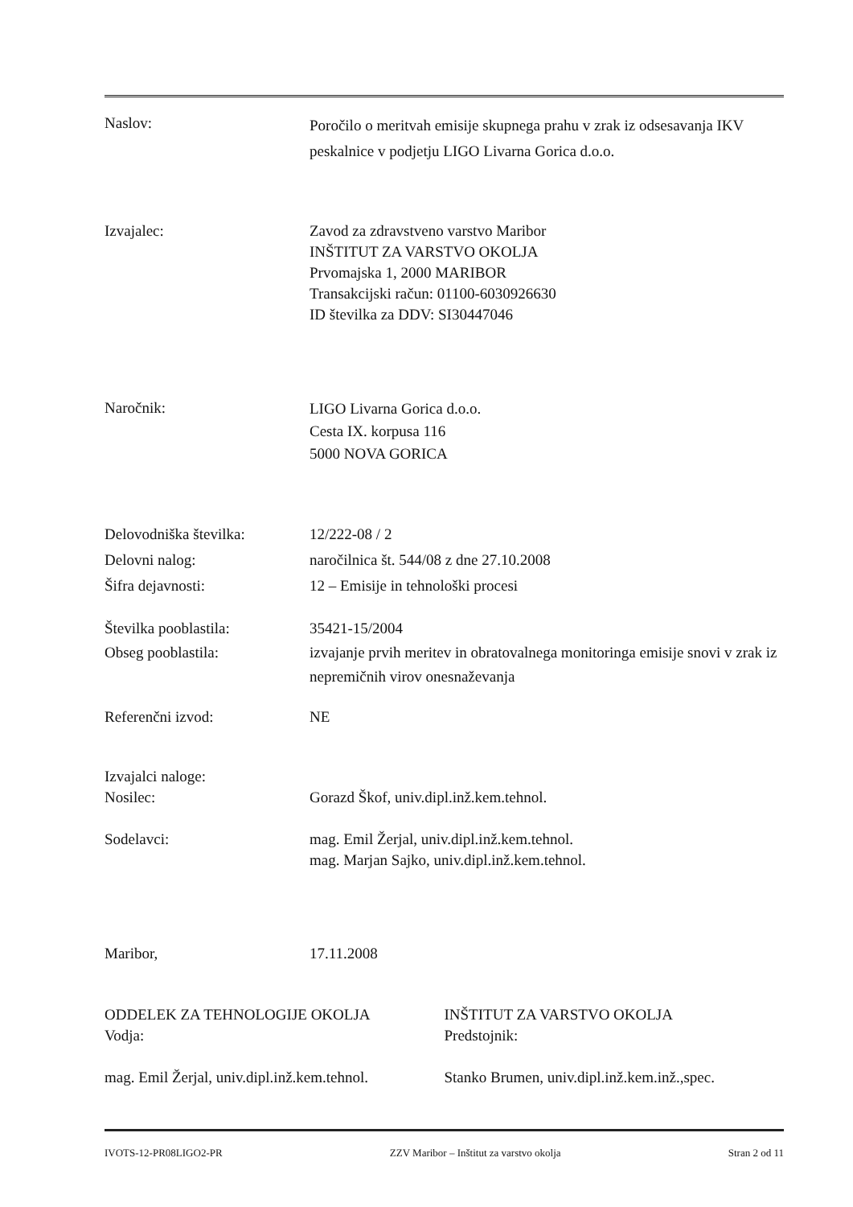Naslov:
Poročilo o meritvah emisije skupnega prahu v zrak iz odsesavanja IKV peskalnice v podjetju LIGO Livarna Gorica d.o.o.
Izvajalec: Zavod za zdravstveno varstvo Maribor
INŠTITUT ZA VARSTVO OKOLJA
Prvomajska 1, 2000 MARIBOR
Transakcijski račun: 01100-6030926630
ID številka za DDV: SI30447046
Naročnik:
LIGO Livarna Gorica d.o.o.
Cesta IX. korpusa 116
5000 NOVA GORICA
Delovodniška številka:
Delovni nalog:
Šifra dejavnosti:
12/222-08 / 2
naročilnica št. 544/08 z dne 27.10.2008
12 – Emisije in tehnološki procesi
Številka pooblastila:
Obseg pooblastila:
35421-15/2004
izvajanje prvih meritev in obratovalnega monitoringa emisije snovi v zrak iz nepremičnih virov onesnaževanja
Referenčni izvod: NE
Izvajalci naloge:
Nosilec:
Gorazd Škof, univ.dipl.inž.kem.tehnol.
Sodelavci: mag. Emil Žerjal, univ.dipl.inž.kem.tehnol.
mag. Marjan Sajko, univ.dipl.inž.kem.tehnol.
Maribor, 17.11.2008
ODDELEK ZA TEHNOLOGIJE OKOLJA
Vodja:
mag. Emil Žerjal, univ.dipl.inž.kem.tehnol.
INŠTITUT ZA VARSTVO OKOLJA
Predstojnik:
Stanko Brumen, univ.dipl.inž.kem.inž.,spec.
IVOTS-12-PR08LIGO2-PR ZZV Maribor – Inštitut za varstvo okolja Stran 2 od 11